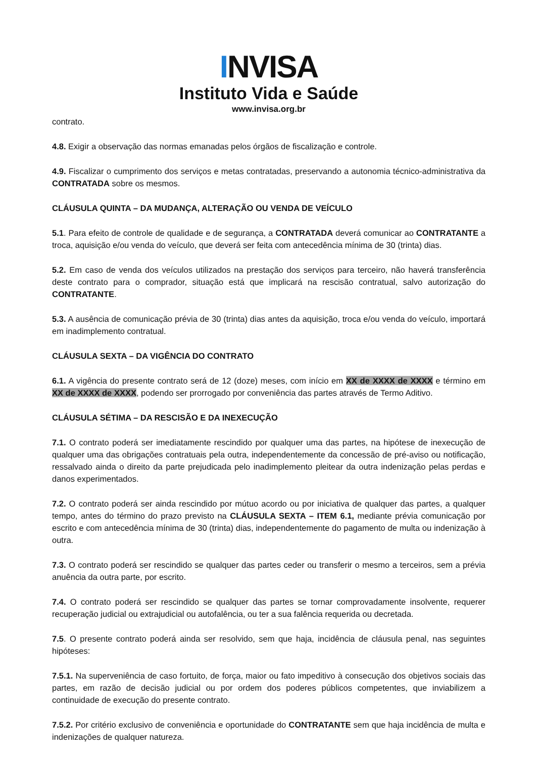INVISA
Instituto Vida e Saúde
www.invisa.org.br
contrato.
4.8. Exigir a observação das normas emanadas pelos órgãos de fiscalização e controle.
4.9. Fiscalizar o cumprimento dos serviços e metas contratadas, preservando a autonomia técnico-administrativa da CONTRATADA sobre os mesmos.
CLÁUSULA QUINTA – DA MUDANÇA, ALTERAÇÃO OU VENDA DE VEÍCULO
5.1. Para efeito de controle de qualidade e de segurança, a CONTRATADA deverá comunicar ao CONTRATANTE a troca, aquisição e/ou venda do veículo, que deverá ser feita com antecedência mínima de 30 (trinta) dias.
5.2. Em caso de venda dos veículos utilizados na prestação dos serviços para terceiro, não haverá transferência deste contrato para o comprador, situação está que implicará na rescisão contratual, salvo autorização do CONTRATANTE.
5.3. A ausência de comunicação prévia de 30 (trinta) dias antes da aquisição, troca e/ou venda do veículo, importará em inadimplemento contratual.
CLÁUSULA SEXTA – DA VIGÊNCIA DO CONTRATO
6.1. A vigência do presente contrato será de 12 (doze) meses, com início em XX de XXXX de XXXX e término em XX de XXXX de XXXX, podendo ser prorrogado por conveniência das partes através de Termo Aditivo.
CLÁUSULA SÉTIMA – DA RESCISÃO E DA INEXECUÇÃO
7.1. O contrato poderá ser imediatamente rescindido por qualquer uma das partes, na hipótese de inexecução de qualquer uma das obrigações contratuais pela outra, independentemente da concessão de pré-aviso ou notificação, ressalvado ainda o direito da parte prejudicada pelo inadimplemento pleitear da outra indenização pelas perdas e danos experimentados.
7.2. O contrato poderá ser ainda rescindido por mútuo acordo ou por iniciativa de qualquer das partes, a qualquer tempo, antes do término do prazo previsto na CLÁUSULA SEXTA – ITEM 6.1, mediante prévia comunicação por escrito e com antecedência mínima de 30 (trinta) dias, independentemente do pagamento de multa ou indenização à outra.
7.3. O contrato poderá ser rescindido se qualquer das partes ceder ou transferir o mesmo a terceiros, sem a prévia anuência da outra parte, por escrito.
7.4. O contrato poderá ser rescindido se qualquer das partes se tornar comprovadamente insolvente, requerer recuperação judicial ou extrajudicial ou autofalência, ou ter a sua falência requerida ou decretada.
7.5. O presente contrato poderá ainda ser resolvido, sem que haja, incidência de cláusula penal, nas seguintes hipóteses:
7.5.1. Na superveniência de caso fortuito, de força, maior ou fato impeditivo à consecução dos objetivos sociais das partes, em razão de decisão judicial ou por ordem dos poderes públicos competentes, que inviabilizem a continuidade de execução do presente contrato.
7.5.2. Por critério exclusivo de conveniência e oportunidade do CONTRATANTE sem que haja incidência de multa e indenizações de qualquer natureza.